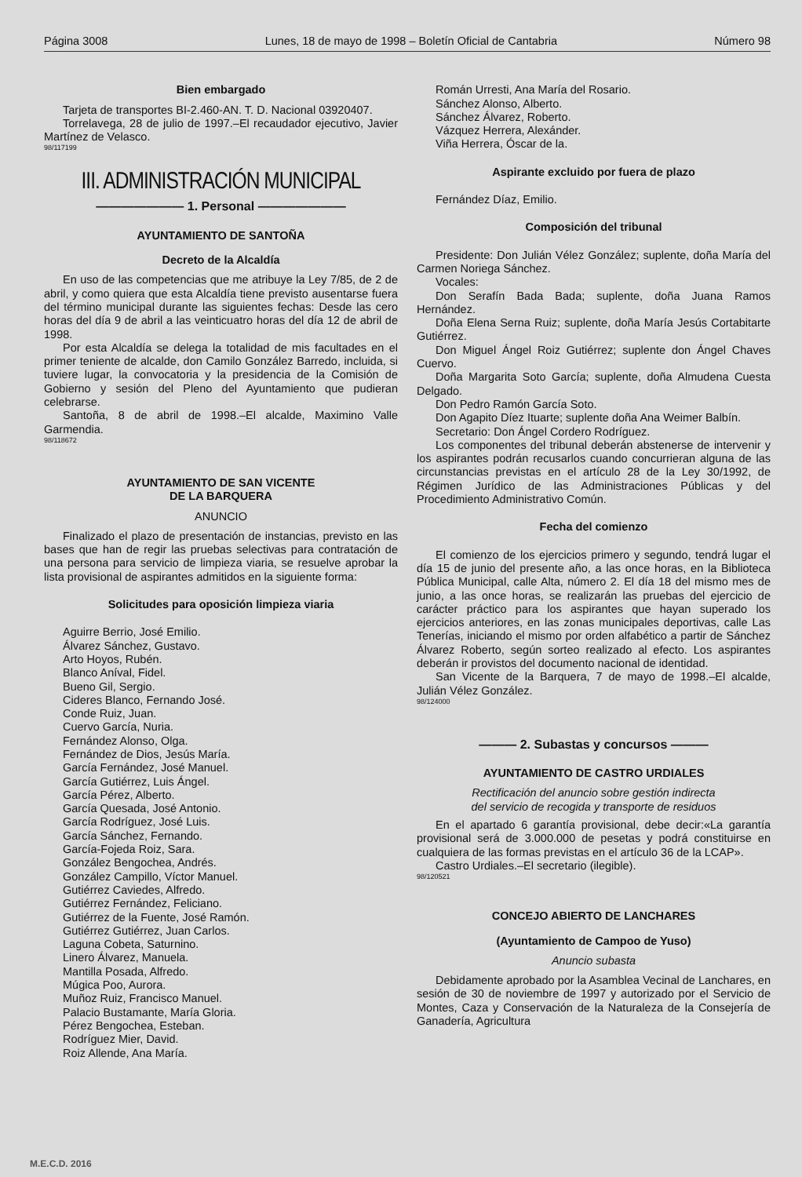Página 3008 Lunes, 18 de mayo de 1998 – Boletín Oficial de Cantabria Número 98
Bien embargado
Tarjeta de transportes BI-2.460-AN. T. D. Nacional 03920407.
Torrelavega, 28 de julio de 1997.–El recaudador ejecutivo, Javier Martínez de Velasco.
98/117199
III. ADMINISTRACIÓN MUNICIPAL
——————— 1. Personal ———————
AYUNTAMIENTO DE SANTOÑA
Decreto de la Alcaldía
En uso de las competencias que me atribuye la Ley 7/85, de 2 de abril, y como quiera que esta Alcaldía tiene previsto ausentarse fuera del término municipal durante las siguientes fechas: Desde las cero horas del día 9 de abril a las veinticuatro horas del día 12 de abril de 1998.
Por esta Alcaldía se delega la totalidad de mis facultades en el primer teniente de alcalde, don Camilo González Barredo, incluida, si tuviere lugar, la convocatoria y la presidencia de la Comisión de Gobierno y sesión del Pleno del Ayuntamiento que pudieran celebrarse.
Santoña, 8 de abril de 1998.–El alcalde, Maximino Valle Garmendia.
98/118672
AYUNTAMIENTO DE SAN VICENTE
DE LA BARQUERA
ANUNCIO
Finalizado el plazo de presentación de instancias, previsto en las bases que han de regir las pruebas selectivas para contratación de una persona para servicio de limpieza viaria, se resuelve aprobar la lista provisional de aspirantes admitidos en la siguiente forma:
Solicitudes para oposición limpieza viaria
Aguirre Berrio, José Emilio.
Álvarez Sánchez, Gustavo.
Arto Hoyos, Rubén.
Blanco Aníval, Fidel.
Bueno Gil, Sergio.
Cideres Blanco, Fernando José.
Conde Ruiz, Juan.
Cuervo García, Nuria.
Fernández Alonso, Olga.
Fernández de Dios, Jesús María.
García Fernández, José Manuel.
García Gutiérrez, Luis Ángel.
García Pérez, Alberto.
García Quesada, José Antonio.
García Rodríguez, José Luis.
García Sánchez, Fernando.
García-Fojeda Roiz, Sara.
González Bengochea, Andrés.
González Campillo, Víctor Manuel.
Gutiérrez Caviedes, Alfredo.
Gutiérrez Fernández, Feliciano.
Gutiérrez de la Fuente, José Ramón.
Gutiérrez Gutiérrez, Juan Carlos.
Laguna Cobeta, Saturnino.
Linero Álvarez, Manuela.
Mantilla Posada, Alfredo.
Múgica Poo, Aurora.
Muñoz Ruiz, Francisco Manuel.
Palacio Bustamante, María Gloria.
Pérez Bengochea, Esteban.
Rodríguez Mier, David.
Roiz Allende, Ana María.
Román Urresti, Ana María del Rosario.
Sánchez Alonso, Alberto.
Sánchez Álvarez, Roberto.
Vázquez Herrera, Alexánder.
Viña Herrera, Óscar de la.
Aspirante excluido por fuera de plazo
Fernández Díaz, Emilio.
Composición del tribunal
Presidente: Don Julián Vélez González; suplente, doña María del Carmen Noriega Sánchez.
Vocales:
Don Serafín Bada Bada; suplente, doña Juana Ramos Hernández.
Doña Elena Serna Ruiz; suplente, doña María Jesús Cortabitarte Gutiérrez.
Don Miguel Ángel Roiz Gutiérrez; suplente don Ángel Chaves Cuervo.
Doña Margarita Soto García; suplente, doña Almudena Cuesta Delgado.
Don Pedro Ramón García Soto.
Don Agapito Díez Ituarte; suplente doña Ana Weimer Balbín.
Secretario: Don Ángel Cordero Rodríguez.
Los componentes del tribunal deberán abstenerse de intervenir y los aspirantes podrán recusarlos cuando concurrieran alguna de las circunstancias previstas en el artículo 28 de la Ley 30/1992, de Régimen Jurídico de las Administraciones Públicas y del Procedimiento Administrativo Común.
Fecha del comienzo
El comienzo de los ejercicios primero y segundo, tendrá lugar el día 15 de junio del presente año, a las once horas, en la Biblioteca Pública Municipal, calle Alta, número 2. El día 18 del mismo mes de junio, a las once horas, se realizarán las pruebas del ejercicio de carácter práctico para los aspirantes que hayan superado los ejercicios anteriores, en las zonas municipales deportivas, calle Las Tenerías, iniciando el mismo por orden alfabético a partir de Sánchez Álvarez Roberto, según sorteo realizado al efecto. Los aspirantes deberán ir provistos del documento nacional de identidad.
San Vicente de la Barquera, 7 de mayo de 1998.–El alcalde, Julián Vélez González.
98/124000
——— 2. Subastas y concursos ———
AYUNTAMIENTO DE CASTRO URDIALES
Rectificación del anuncio sobre gestión indirecta
del servicio de recogida y transporte de residuos
En el apartado 6 garantía provisional, debe decir:«La garantía provisional será de 3.000.000 de pesetas y podrá constituirse en cualquiera de las formas previstas en el artículo 36 de la LCAP».
Castro Urdiales.–El secretario (ilegible).
98/120521
CONCEJO ABIERTO DE LANCHARES
(Ayuntamiento de Campoo de Yuso)
Anuncio subasta
Debidamente aprobado por la Asamblea Vecinal de Lanchares, en sesión de 30 de noviembre de 1997 y autorizado por el Servicio de Montes, Caza y Conservación de la Naturaleza de la Consejería de Ganadería, Agricultura
M.E.C.D. 2016